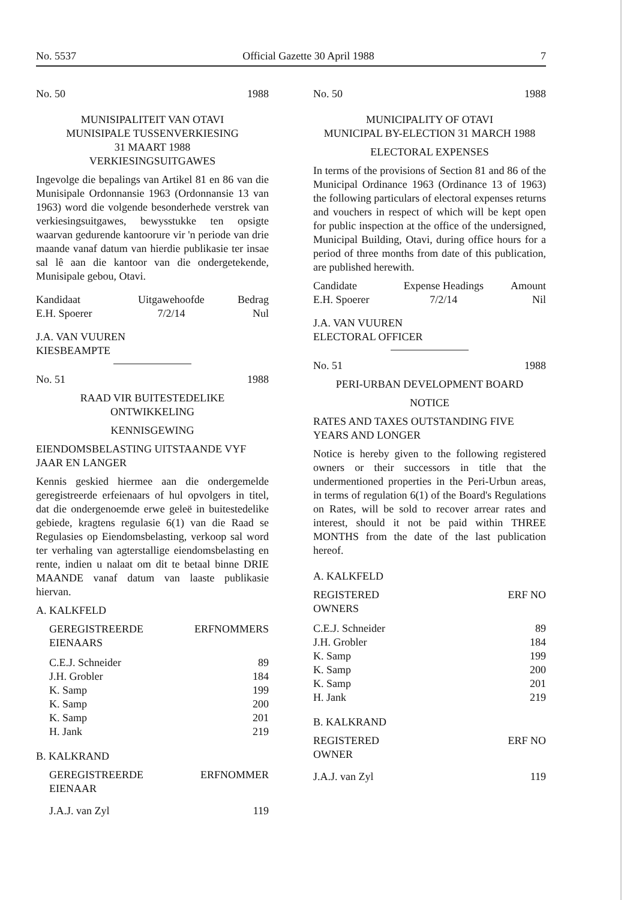No. 5537 Official Gazette 30 April 1988 7
No. 50 1988
MUNISIPALITEIT VAN OTAVI
MUNISIPALE TUSSENVERKIESING
31 MAART 1988
VERKIESINGSUITGAWES
Ingevolge die bepalings van Artikel 81 en 86 van die Munisipale Ordonnansie 1963 (Ordonnansie 13 van 1963) word die volgende besonderhede verstrek van verkiesingsuitgawes, bewysstukke ten opsigte waarvan gedurende kantoorure vir 'n periode van drie maande vanaf datum van hierdie publikasie ter insae sal lê aan die kantoor van die ondergetekende, Munisipale gebou, Otavi.
| Kandidaat | Uitgawehoofde | Bedrag |
| --- | --- | --- |
| E.H. Spoerer | 7/2/14 | Nul |
J.A. VAN VUUREN
KIESBEAMPTE
No. 51 1988
RAAD VIR BUITESTEDELIKE
ONTWIKKELING
KENNISGEWING
EIENDOMSBELASTING UITSTAANDE VYF JAAR EN LANGER
Kennis geskied hiermee aan die ondergemelde geregistreerde erfeienaars of hul opvolgers in titel, dat die ondergenoemde erwe geleë in buitestedelike gebiede, kragtens regulasie 6(1) van die Raad se Regulasies op Eiendomsbelasting, verkoop sal word ter verhaling van agterstallige eiendomsbelasting en rente, indien u nalaat om dit te betaal binne DRIE MAANDE vanaf datum van laaste publikasie hiervan.
A. KALKFELD
| GEREGISTREERDE EIENAARS | ERFNOMMERS |
| --- | --- |
| C.E.J. Schneider | 89 |
| J.H. Grobler | 184 |
| K. Samp | 199 |
| K. Samp | 200 |
| K. Samp | 201 |
| H. Jank | 219 |
B. KALKRAND
| GEREGISTREERDE EIENAAR | ERFNOMMER |
| --- | --- |
| J.A.J. van Zyl | 119 |
No. 50 1988
MUNICIPALITY OF OTAVI
MUNICIPAL BY-ELECTION 31 MARCH 1988
ELECTORAL EXPENSES
In terms of the provisions of Section 81 and 86 of the Municipal Ordinance 1963 (Ordinance 13 of 1963) the following particulars of electoral expenses returns and vouchers in respect of which will be kept open for public inspection at the office of the undersigned, Municipal Building, Otavi, during office hours for a period of three months from date of this publication, are published herewith.
| Candidate | Expense Headings | Amount |
| --- | --- | --- |
| E.H. Spoerer | 7/2/14 | Nil |
J.A. VAN VUUREN
ELECTORAL OFFICER
No. 51 1988
PERI-URBAN DEVELOPMENT BOARD
NOTICE
RATES AND TAXES OUTSTANDING FIVE YEARS AND LONGER
Notice is hereby given to the following registered owners or their successors in title that the undermentioned properties in the Peri-Urbun areas, in terms of regulation 6(1) of the Board's Regulations on Rates, will be sold to recover arrear rates and interest, should it not be paid within THREE MONTHS from the date of the last publication hereof.
A. KALKFELD
| REGISTERED OWNERS | ERF NO |
| --- | --- |
| C.E.J. Schneider | 89 |
| J.H. Grobler | 184 |
| K. Samp | 199 |
| K. Samp | 200 |
| K. Samp | 201 |
| H. Jank | 219 |
B. KALKRAND
| REGISTERED OWNER | ERF NO |
| --- | --- |
| J.A.J. van Zyl | 119 |